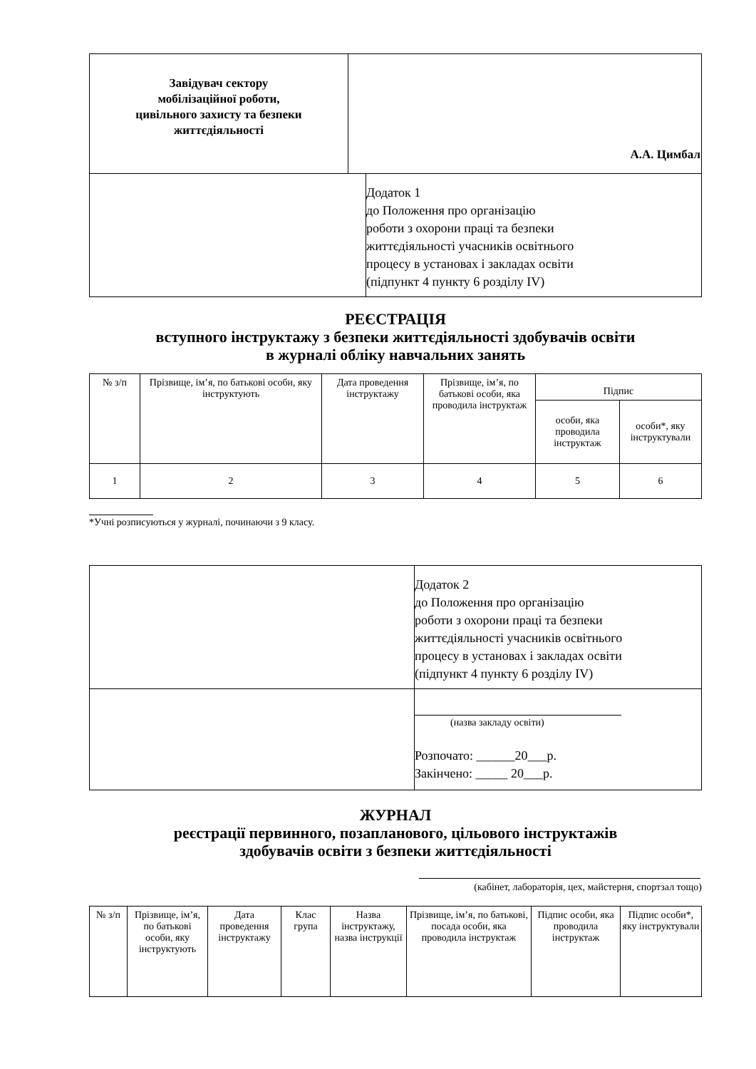| Завідувач сектору мобілізаційної роботи, цивільного захисту та безпеки життєдіяльності | А.А. Цимбал |
| | Додаток 1 до Положення про організацію роботи з охорони праці та безпеки життєдіяльності учасників освітнього процесу в установах і закладах освіти (підпункт 4 пункту 6 розділу IV) |
РЕЄСТРАЦІЯ
вступного інструктажу з безпеки життєдіяльності здобувачів освіти
в журналі обліку навчальних занять
| № з/п | Прізвище, ім’я, по батькові особи, яку інструктують | Дата проведення інструктажу | Прізвище, ім’я, по батькові особи, яка проводила інструктаж | Підпис | |
| --- | --- | --- | --- | --- | --- |
| | | | | особи, яка проводила інструктаж | особи*, яку інструктували |
| 1 | 2 | 3 | 4 | 5 | 6 |
*Учні розписуються у журналі, починаючи з 9 класу.
| | Додаток 2 до Положення про організацію роботи з охорони праці та безпеки життєдіяльності учасників освітнього процесу в установах і закладах освіти (підпункт 4 пункту 6 розділу IV) |
| | (назва закладу освіти) Розпочато: ______20___р. Закінчено: _____ 20___р. |
ЖУРНАЛ
реєстрації первинного, позапланового, цільового інструктажів
здобувачів освіти з безпеки життєдіяльності
(кабінет, лабораторія, цех, майстерня, спортзал тощо)
| № з/п | Прізвище, ім’я, по батькові особи, яку інструктують | Дата проведення інструктажу | Клас група | Назва інструктажу, назва інструкції | Прізвище, ім’я, по батькові, посада особи, яка проводила інструктаж | Підпис особи, яка проводила інструктаж | Підпис особи*, яку інструктували |
| --- | --- | --- | --- | --- | --- | --- | --- |